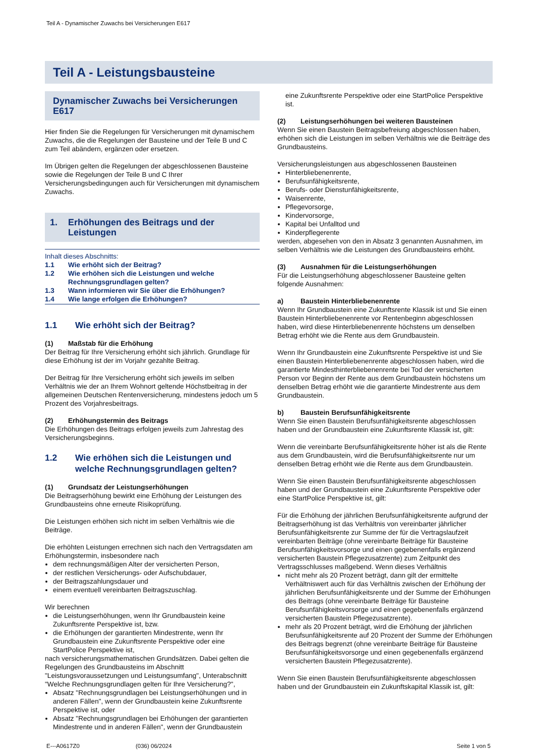Teil A - Dynamischer Zuwachs bei Versicherungen E617
Teil A - Leistungsbausteine
Dynamischer Zuwachs bei Versicherungen E617
Hier finden Sie die Regelungen für Versicherungen mit dynamischem Zuwachs, die die Regelungen der Bausteine und der Teile B und C zum Teil abändern, ergänzen oder ersetzen.
Im Übrigen gelten die Regelungen der abgeschlossenen Bausteine sowie die Regelungen der Teile B und C Ihrer Versicherungsbedingungen auch für Versicherungen mit dynamischem Zuwachs.
1. Erhöhungen des Beitrags und der Leistungen
Inhalt dieses Abschnitts:
1.1 Wie erhöht sich der Beitrag?
1.2 Wie erhöhen sich die Leistungen und welche Rechnungsgrundlagen gelten?
1.3 Wann informieren wir Sie über die Erhöhungen?
1.4 Wie lange erfolgen die Erhöhungen?
1.1 Wie erhöht sich der Beitrag?
(1) Maßstab für die Erhöhung
Der Beitrag für Ihre Versicherung erhöht sich jährlich. Grundlage für diese Erhöhung ist der im Vorjahr gezahlte Beitrag.
Der Beitrag für Ihre Versicherung erhöht sich jeweils im selben Verhältnis wie der an Ihrem Wohnort geltende Höchstbeitrag in der allgemeinen Deutschen Rentenversicherung, mindestens jedoch um 5 Prozent des Vorjahresbeitrags.
(2) Erhöhungstermin des Beitrags
Die Erhöhungen des Beitrags erfolgen jeweils zum Jahrestag des Versicherungsbeginns.
1.2 Wie erhöhen sich die Leistungen und welche Rechnungsgrundlagen gelten?
(1) Grundsatz der Leistungserhöhungen
Die Beitragserhöhung bewirkt eine Erhöhung der Leistungen des Grundbausteins ohne erneute Risikoprüfung.
Die Leistungen erhöhen sich nicht im selben Verhältnis wie die Beiträge.
Die erhöhten Leistungen errechnen sich nach den Vertragsdaten am Erhöhungstermin, insbesondere nach
dem rechnungsmäßigen Alter der versicherten Person,
der restlichen Versicherungs- oder Aufschubdauer,
der Beitragszahlungsdauer und
einem eventuell vereinbarten Beitragszuschlag.
Wir berechnen
die Leistungserhöhungen, wenn Ihr Grundbaustein keine Zukunftsrente Perspektive ist, bzw.
die Erhöhungen der garantierten Mindestrente, wenn Ihr Grundbaustein eine Zukunftsrente Perspektive oder eine StartPolice Perspektive ist,
nach versicherungsmathematischen Grundsätzen. Dabei gelten die Regelungen des Grundbausteins im Abschnitt "Leistungsvoraussetzungen und Leistungsumfang", Unterabschnitt "Welche Rechnungsgrundlagen gelten für Ihre Versicherung?",
Absatz "Rechnungsgrundlagen bei Leistungserhöhungen und in anderen Fällen", wenn der Grundbaustein keine Zukunftsrente Perspektive ist, oder
Absatz "Rechnungsgrundlagen bei Erhöhungen der garantierten Mindestrente und in anderen Fällen", wenn der Grundbaustein
eine Zukunftsrente Perspektive oder eine StartPolice Perspektive ist.
(2) Leistungserhöhungen bei weiteren Bausteinen
Wenn Sie einen Baustein Beitragsbefreiung abgeschlossen haben, erhöhen sich die Leistungen im selben Verhältnis wie die Beiträge des Grundbausteins.
Versicherungsleistungen aus abgeschlossenen Bausteinen
Hinterbliebenenrente,
Berufsunfähigkeitsrente,
Berufs- oder Dienstunfähigkeitsrente,
Waisenrente,
Pflegevorsorge,
Kindervorsorge,
Kapital bei Unfalltod und
Kinderpflegerente
werden, abgesehen von den in Absatz 3 genannten Ausnahmen, im selben Verhältnis wie die Leistungen des Grundbausteins erhöht.
(3) Ausnahmen für die Leistungserhöhungen
Für die Leistungserhöhung abgeschlossener Bausteine gelten folgende Ausnahmen:
a) Baustein Hinterbliebenenrente
Wenn Ihr Grundbaustein eine Zukunftsrente Klassik ist und Sie einen Baustein Hinterbliebenenrente vor Rentenbeginn abgeschlossen haben, wird diese Hinterbliebenenrente höchstens um denselben Betrag erhöht wie die Rente aus dem Grundbaustein.
Wenn Ihr Grundbaustein eine Zukunftsrente Perspektive ist und Sie einen Baustein Hinterbliebenenrente abgeschlossen haben, wird die garantierte Mindesthinterbliebenenrente bei Tod der versicherten Person vor Beginn der Rente aus dem Grundbaustein höchstens um denselben Betrag erhöht wie die garantierte Mindestrente aus dem Grundbaustein.
b) Baustein Berufsunfähigkeitsrente
Wenn Sie einen Baustein Berufsunfähigkeitsrente abgeschlossen haben und der Grundbaustein eine Zukunftsrente Klassik ist, gilt:
Wenn die vereinbarte Berufsunfähigkeitsrente höher ist als die Rente aus dem Grundbaustein, wird die Berufsunfähigkeitsrente nur um denselben Betrag erhöht wie die Rente aus dem Grundbaustein.
Wenn Sie einen Baustein Berufsunfähigkeitsrente abgeschlossen haben und der Grundbaustein eine Zukunftsrente Perspektive oder eine StartPolice Perspektive ist, gilt:
Für die Erhöhung der jährlichen Berufsunfähigkeitsrente aufgrund der Beitragserhöhung ist das Verhältnis von vereinbarter jährlicher Berufsunfähigkeitsrente zur Summe der für die Vertragslaufzeit vereinbarten Beiträge (ohne vereinbarte Beiträge für Bausteine Berufsunfähigkeitsvorsorge und einen gegebenenfalls ergänzend versicherten Baustein Pflegezusatzrente) zum Zeitpunkt des Vertragsschlusses maßgebend. Wenn dieses Verhältnis
nicht mehr als 20 Prozent beträgt, dann gilt der ermittelte Verhältniswert auch für das Verhältnis zwischen der Erhöhung der jährlichen Berufsunfähigkeitsrente und der Summe der Erhöhungen des Beitrags (ohne vereinbarte Beiträge für Bausteine Berufsunfähigkeitsvorsorge und einen gegebenenfalls ergänzend versicherten Baustein Pflegezusatzrente).
mehr als 20 Prozent beträgt, wird die Erhöhung der jährlichen Berufsunfähigkeitsrente auf 20 Prozent der Summe der Erhöhungen des Beitrags begrenzt (ohne vereinbarte Beiträge für Bausteine Berufsunfähigkeitsvorsorge und einen gegebenenfalls ergänzend versicherten Baustein Pflegezusatzrente).
Wenn Sie einen Baustein Berufsunfähigkeitsrente abgeschlossen haben und der Grundbaustein ein Zukunftskapital Klassik ist, gilt:
E---A0617Z0 (036) 06/2024 Seite 1 von 5